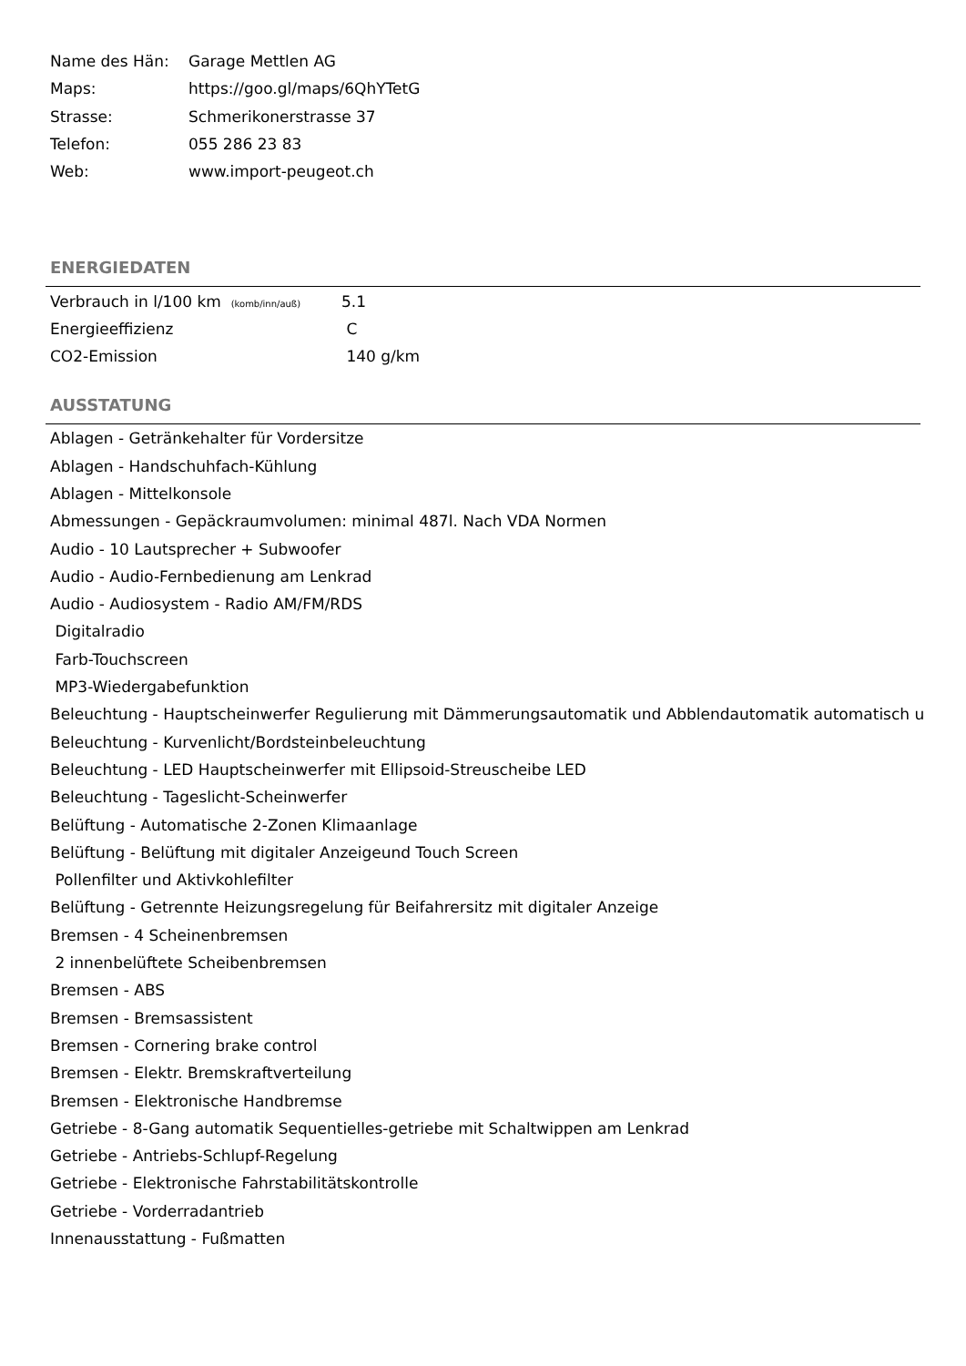| Name des Hän: | Garage Mettlen AG |
| Maps: | https://goo.gl/maps/6QhYTetG |
| Strasse: | Schmerikonerstrasse 37 |
| Telefon: | 055 286 23 83 |
| Web: | www.import-peugeot.ch |
ENERGIEDATEN
| Verbrauch in l/100 km (komb/inn/auß) | 5.1 |
| Energieeffizienz | C |
| CO2-Emission | 140 g/km |
AUSSTATUNG
Ablagen - Getränkehalter für Vordersitze
Ablagen - Handschuhfach-Kühlung
Ablagen - Mittelkonsole
Abmessungen - Gepäckraumvolumen: minimal 487l. Nach VDA Normen
Audio - 10 Lautsprecher + Subwoofer
Audio - Audio-Fernbedienung am Lenkrad
Audio - Audiosystem - Radio AM/FM/RDS
Digitalradio
Farb-Touchscreen
MP3-Wiedergabefunktion
Beleuchtung - Hauptscheinwerfer Regulierung mit Dämmerungsautomatik und Abblendautomatik automatisch u
Beleuchtung - Kurvenlicht/Bordsteinbeleuchtung
Beleuchtung - LED Hauptscheinwerfer mit Ellipsoid-Streuscheibe LED
Beleuchtung - Tageslicht-Scheinwerfer
Belüftung - Automatische 2-Zonen Klimaanlage
Belüftung - Belüftung mit digitaler Anzeigeund Touch Screen
Pollenfilter und Aktivkohlefilter
Belüftung - Getrennte Heizungsregelung für Beifahrersitz mit digitaler Anzeige
Bremsen - 4 Scheinenbremsen
2 innenbelüftete Scheibenbremsen
Bremsen - ABS
Bremsen - Bremsassistent
Bremsen - Cornering brake control
Bremsen - Elektr. Bremskraftverteilung
Bremsen - Elektronische Handbremse
Getriebe - 8-Gang automatik Sequentielles-getriebe mit Schaltwippen am Lenkrad
Getriebe - Antriebs-Schlupf-Regelung
Getriebe - Elektronische Fahrstabilitätskontrolle
Getriebe - Vorderradantrieb
Innenausstattung - Fußmatten